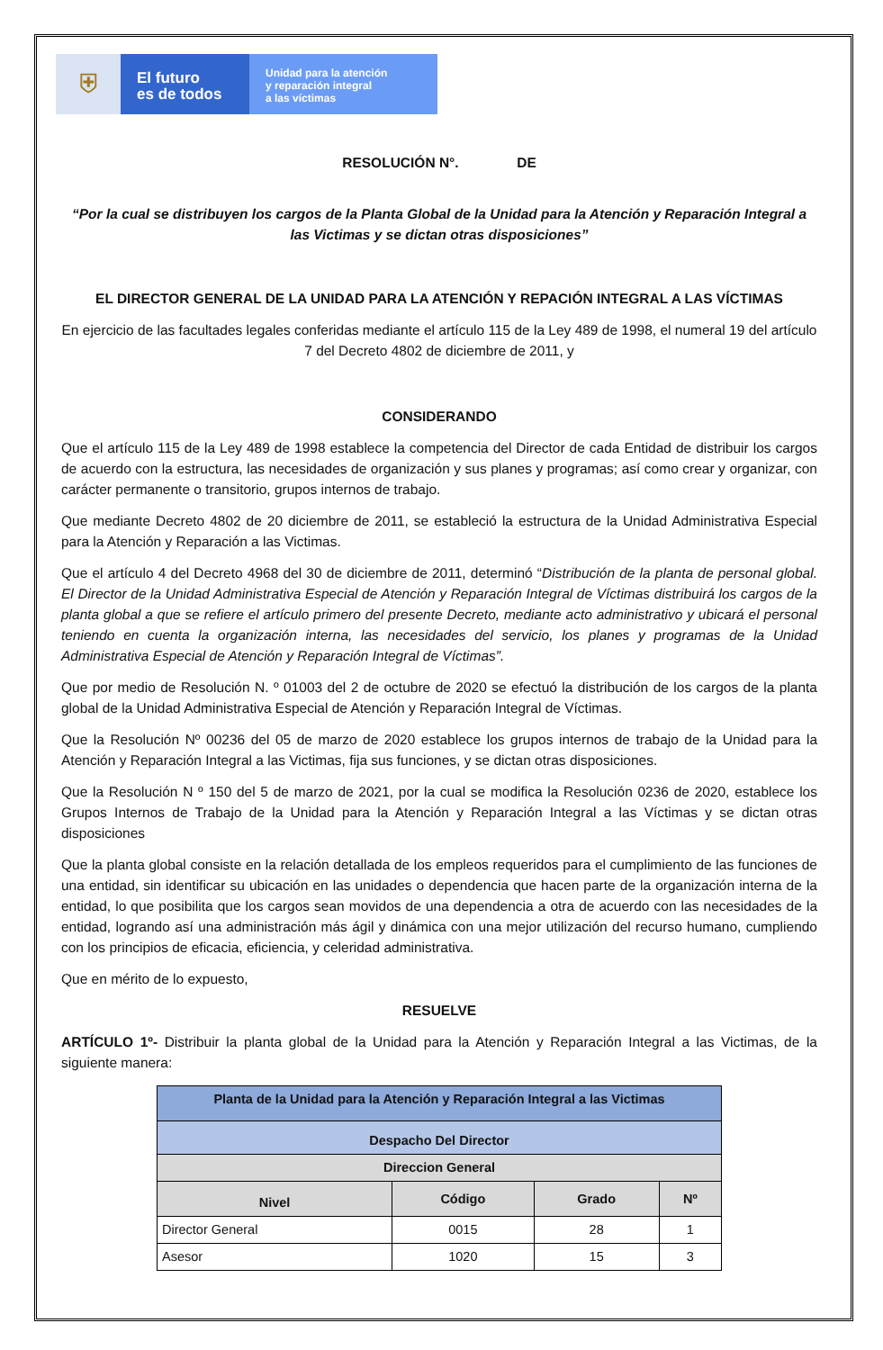⛨
El futuro
es de todos
Unidad para la atención
y reparación integral
a las víctimas
RESOLUCIÓN N°. DE
“Por la cual se distribuyen los cargos de la Planta Global de la Unidad para la Atención y Reparación Integral a las Victimas y se dictan otras disposiciones”
EL DIRECTOR GENERAL DE LA UNIDAD PARA LA ATENCIÓN Y REPACIÓN INTEGRAL A LAS VÍCTIMAS
En ejercicio de las facultades legales conferidas mediante el artículo 115 de la Ley 489 de 1998, el numeral 19 del artículo 7 del Decreto 4802 de diciembre de 2011, y
CONSIDERANDO
Que el artículo 115 de la Ley 489 de 1998 establece la competencia del Director de cada Entidad de distribuir los cargos de acuerdo con la estructura, las necesidades de organización y sus planes y programas; así como crear y organizar, con carácter permanente o transitorio, grupos internos de trabajo.
Que mediante Decreto 4802 de 20 diciembre de 2011, se estableció la estructura de la Unidad Administrativa Especial para la Atención y Reparación a las Victimas.
Que el artículo 4 del Decreto 4968 del 30 de diciembre de 2011, determinó “Distribución de la planta de personal global. El Director de la Unidad Administrativa Especial de Atención y Reparación Integral de Víctimas distribuirá los cargos de la planta global a que se refiere el artículo primero del presente Decreto, mediante acto administrativo y ubicará el personal teniendo en cuenta la organización interna, las necesidades del servicio, los planes y programas de la Unidad Administrativa Especial de Atención y Reparación Integral de Víctimas”.
Que por medio de Resolución N. º 01003 del 2 de octubre de 2020 se efectuó la distribución de los cargos de la planta global de la Unidad Administrativa Especial de Atención y Reparación Integral de Víctimas.
Que la Resolución Nº 00236 del 05 de marzo de 2020 establece los grupos internos de trabajo de la Unidad para la Atención y Reparación Integral a las Victimas, fija sus funciones, y se dictan otras disposiciones.
Que la Resolución N º 150 del 5 de marzo de 2021, por la cual se modifica la Resolución 0236 de 2020, establece los Grupos Internos de Trabajo de la Unidad para la Atención y Reparación Integral a las Víctimas y se dictan otras disposiciones
Que la planta global consiste en la relación detallada de los empleos requeridos para el cumplimiento de las funciones de una entidad, sin identificar su ubicación en las unidades o dependencia que hacen parte de la organización interna de la entidad, lo que posibilita que los cargos sean movidos de una dependencia a otra de acuerdo con las necesidades de la entidad, logrando así una administración más ágil y dinámica con una mejor utilización del recurso humano, cumpliendo con los principios de eficacia, eficiencia, y celeridad administrativa.
Que en mérito de lo expuesto,
RESUELVE
ARTÍCULO 1º- Distribuir la planta global de la Unidad para la Atención y Reparación Integral a las Victimas, de la siguiente manera:
| Planta de la Unidad para la Atención y Reparación Integral a las Victimas | | | |
| --- | --- | --- | --- |
| Despacho Del Director | | | |
| Direccion General | | | |
| Nivel | Código | Grado | Nº |
| Director General | 0015 | 28 | 1 |
| Asesor | 1020 | 15 | 3 |